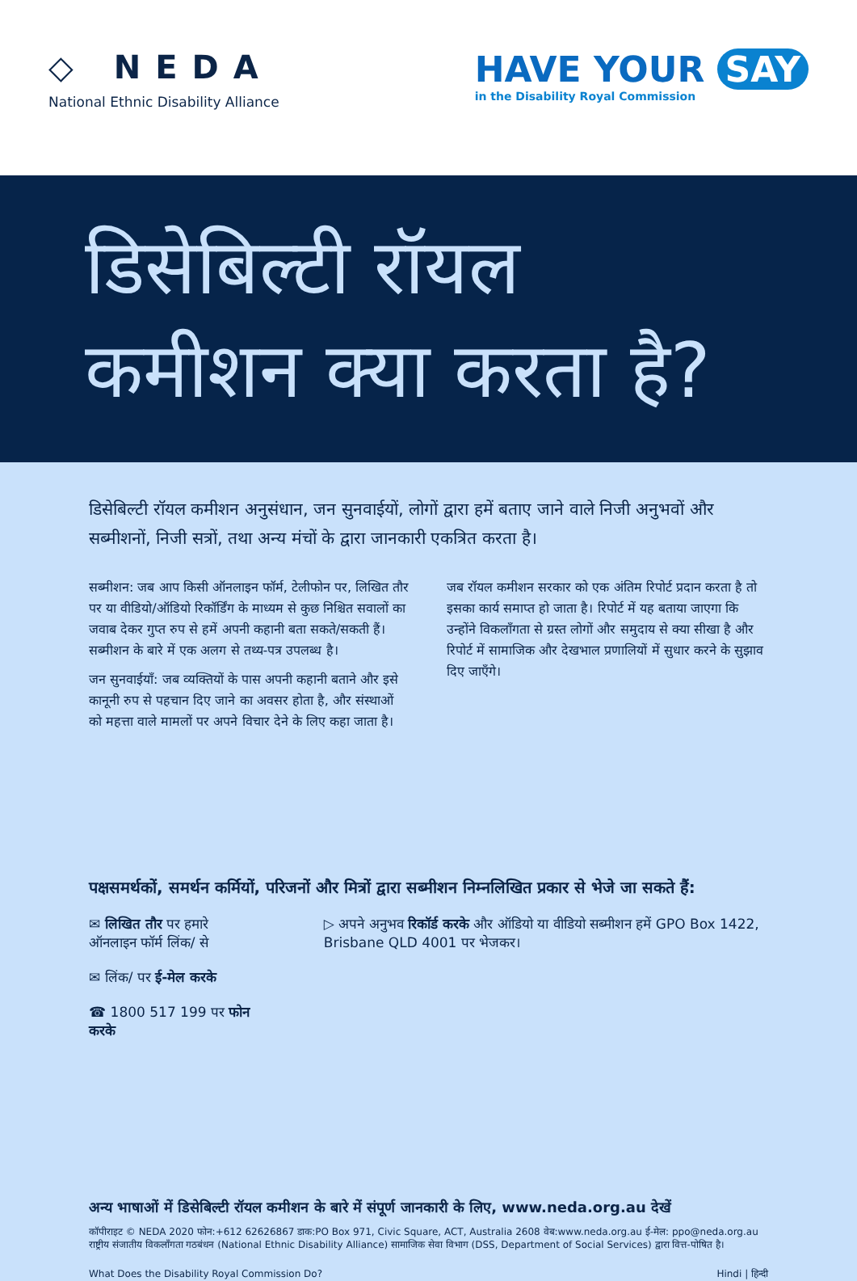◇ NEDA
National Ethnic Disability Alliance
HAVE YOUR SAY
in the Disability Royal Commission
डिसेबिल्टी रॉयल
कमीशन क्या करता है?
डिसेबिल्टी रॉयल कमीशन अनुसंधान, जन सुनवाईयों, लोगों द्वारा हमें बताए जाने वाले निजी अनुभवों और सब्मीशनों, निजी सत्रों, तथा अन्य मंचों के द्वारा जानकारी एकत्रित करता है।
सब्मीशन: जब आप किसी ऑनलाइन फॉर्म, टेलीफोन पर, लिखित तौर पर या वीडियो/ऑडियो रिकॉर्डिंग के माध्यम से कुछ निश्चित सवालों का जवाब देकर गुप्त रुप से हमें अपनी कहानी बता सकते/सकती हैं। सब्मीशन के बारे में एक अलग से तथ्य-पत्र उपलब्ध है।
जन सुनवाईयाँ: जब व्यक्तियों के पास अपनी कहानी बताने और इसे कानूनी रुप से पहचान दिए जाने का अवसर होता है, और संस्थाओं को महत्ता वाले मामलों पर अपने विचार देने के लिए कहा जाता है।
जब रॉयल कमीशन सरकार को एक अंतिम रिपोर्ट प्रदान करता है तो इसका कार्य समाप्त हो जाता है। रिपोर्ट में यह बताया जाएगा कि उन्होंने विकलाँगता से ग्रस्त लोगों और समुदाय से क्या सीखा है और रिपोर्ट में सामाजिक और देखभाल प्रणालियों में सुधार करने के सुझाव दिए जाएँगे।
पक्षसमर्थकों, समर्थन कर्मियों, परिजनों और मित्रों द्वारा सब्मीशन निम्नलिखित प्रकार से भेजे जा सकते हैं:
✉ लिखित तौर पर हमारे ऑनलाइन फॉर्म लिंक/ से
✉ लिंक/ पर ई-मेल करके
☎ 1800 517 199 पर फोन करके
▷ अपने अनुभव रिकॉर्ड करके और ऑडियो या वीडियो सब्मीशन हमें GPO Box 1422, Brisbane QLD 4001 पर भेजकर।
अन्य भाषाओं में डिसेबिल्टी रॉयल कमीशन के बारे में संपूर्ण जानकारी के लिए, www.neda.org.au देखें
कॉपीराइट © NEDA 2020 फोन:+612 62626867 डाक:PO Box 971, Civic Square, ACT, Australia 2608 वेब:www.neda.org.au ई-मेल: ppo@neda.org.au
राष्ट्रीय संजातीय विकलाँगता गठबंधन (National Ethnic Disability Alliance) सामाजिक सेवा विभाग (DSS, Department of Social Services) द्वारा वित्त-पोषित है।
What Does the Disability Royal Commission Do? Hindi | हिन्दी